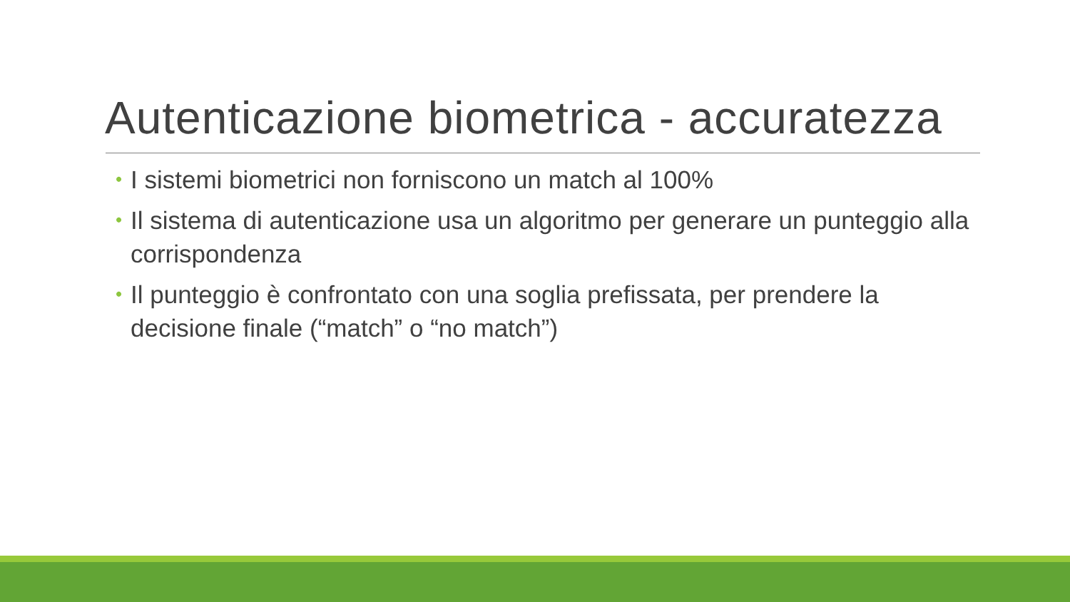Autenticazione biometrica - accuratezza
• I sistemi biometrici non forniscono un match al 100%
• Il sistema di autenticazione usa un algoritmo per generare un punteggio alla corrispondenza
• Il punteggio è confrontato con una soglia prefissata, per prendere la decisione finale (“match” o “no match”)